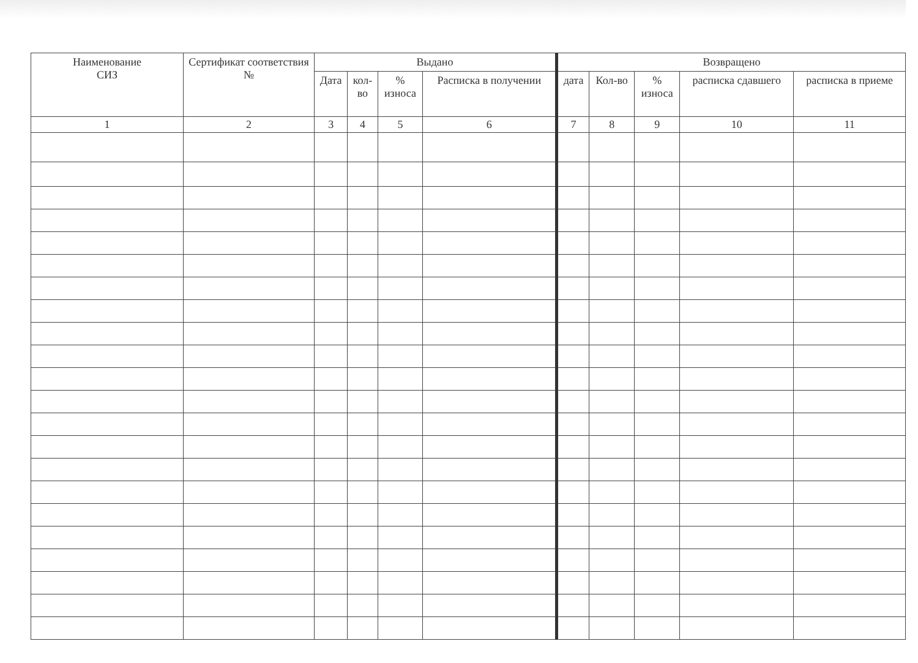| Наименование СИЗ | Сертификат соответствия № | Выдано | | | | Возвращено | | | | |
| --- | --- | --- | --- | --- | --- | --- | --- | --- | --- | --- |
| | | Дата | кол- во | % износа | Расписка в получении | дата | Кол-во | % износа | расписка сдавшего | расписка в приеме |
| 1 | 2 | 3 | 4 | 5 | 6 | 7 | 8 | 9 | 10 | 11 |